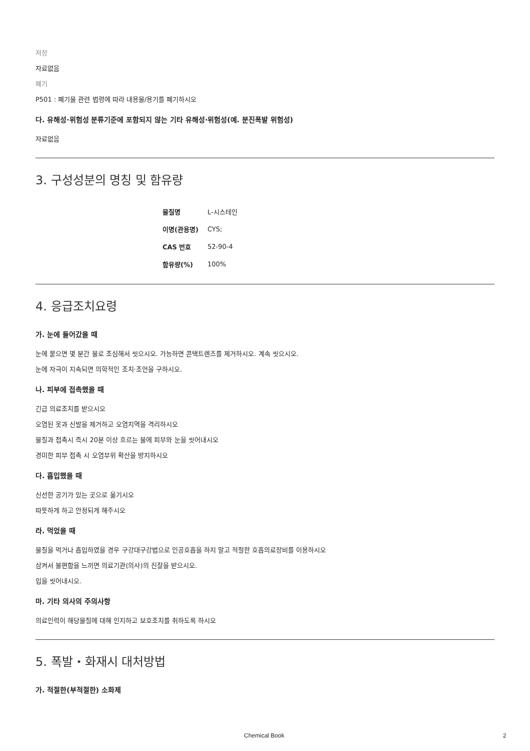저장
자료없음
폐기
P501 : 폐기물 관련 법령에 따라 내용물/용기를 폐기하시오
다. 유해성·위험성 분류기준에 포함되지 않는 기타 유해성·위험성(예. 분진폭발 위험성)
자료없음
3. 구성성분의 명칭 및 함유량
| 물질명 | L-시스테인 |
| 이명(관용명) | CYS; |
| CAS 번호 | 52-90-4 |
| 함유량(%) | 100% |
4. 응급조치요령
가. 눈에 들어갔을 때
눈에 묻으면 몇 분간 물로 조심해서 씻으시오. 가능하면 콘택트렌즈를 제거하시오. 계속 씻으시오.
눈에 자극이 지속되면 의학적인 조치·조언을 구하시오.
나. 피부에 접촉했을 때
긴급 의료조치를 받으시오
오염된 옷과 신발을 제거하고 오염지역을 격리하시오
물질과 접촉시 즉시 20분 이상 흐르는 물에 피부와 눈을 씻어내시오
경미한 피부 접촉 시 오염부위 확산을 방지하시오
다. 흡입했을 때
신선한 공기가 있는 곳으로 옮기시오
따뜻하게 하고 안정되게 해주시오
라. 먹었을 때
물질을 먹거나 흡입하였을 경우 구강대구강법으로 인공호흡을 하지 말고 적절한 호흡의료장비를 이용하시오
삼켜서 불편함을 느끼면 의료기관(의사)의 진찰을 받으시오.
입을 씻어내시오.
마. 기타 의사의 주의사항
의료인력이 해당물질에 대해 인지하고 보호조치를 취하도록 하시오
5. 폭발・화재시 대처방법
가. 적절한(부적절한) 소화제
Chemical Book 2